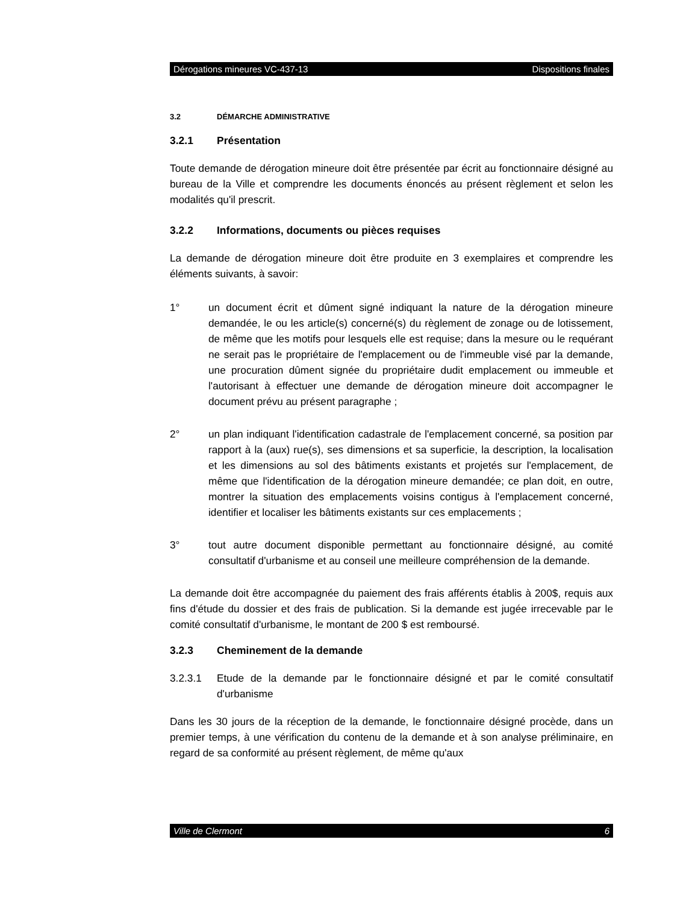Dérogations mineures VC-437-13 Dispositions finales
3.2 DÉMARCHE ADMINISTRATIVE
3.2.1 Présentation
Toute demande de dérogation mineure doit être présentée par écrit au fonctionnaire désigné au bureau de la Ville et comprendre les documents énoncés au présent règlement et selon les modalités qu'il prescrit.
3.2.2 Informations, documents ou pièces requises
La demande de dérogation mineure doit être produite en 3 exemplaires et comprendre les éléments suivants, à savoir:
1° un document écrit et dûment signé indiquant la nature de la dérogation mineure demandée, le ou les article(s) concerné(s) du règlement de zonage ou de lotissement, de même que les motifs pour lesquels elle est requise; dans la mesure ou le requérant ne serait pas le propriétaire de l'emplacement ou de l'immeuble visé par la demande, une procuration dûment signée du propriétaire dudit emplacement ou immeuble et l'autorisant à effectuer une demande de dérogation mineure doit accompagner le document prévu au présent paragraphe ;
2° un plan indiquant l'identification cadastrale de l'emplacement concerné, sa position par rapport à la (aux) rue(s), ses dimensions et sa superficie, la description, la localisation et les dimensions au sol des bâtiments existants et projetés sur l'emplacement, de même que l'identification de la dérogation mineure demandée; ce plan doit, en outre, montrer la situation des emplacements voisins contigus à l'emplacement concerné, identifier et localiser les bâtiments existants sur ces emplacements ;
3° tout autre document disponible permettant au fonctionnaire désigné, au comité consultatif d'urbanisme et au conseil une meilleure compréhension de la demande.
La demande doit être accompagnée du paiement des frais afférents établis à 200$, requis aux fins d'étude du dossier et des frais de publication. Si la demande est jugée irrecevable par le comité consultatif d'urbanisme, le montant de 200 $ est remboursé.
3.2.3 Cheminement de la demande
3.2.3.1 Etude de la demande par le fonctionnaire désigné et par le comité consultatif d'urbanisme
Dans les 30 jours de la réception de la demande, le fonctionnaire désigné procède, dans un premier temps, à une vérification du contenu de la demande et à son analyse préliminaire, en regard de sa conformité au présent règlement, de même qu'aux
Ville de Clermont 6